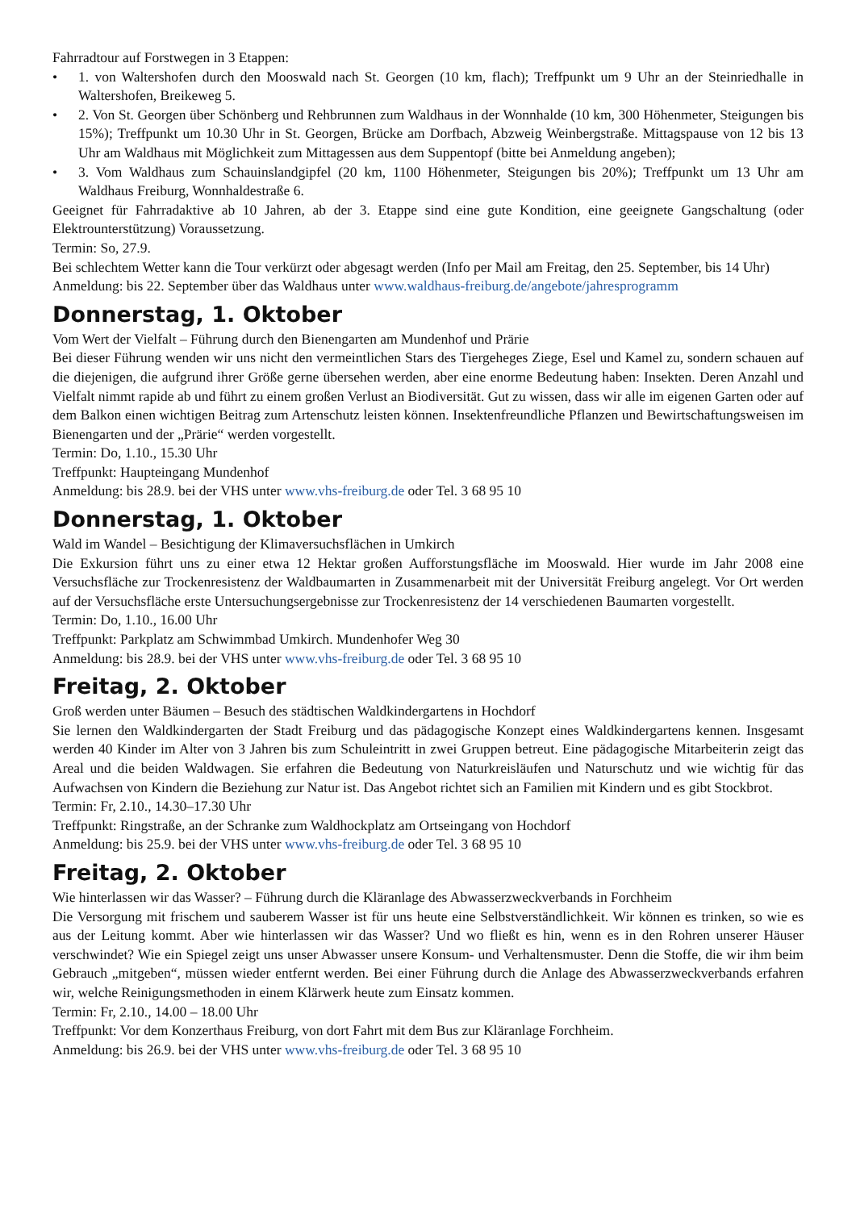Fahrradtour auf Forstwegen in 3 Etappen:
• 1. von Waltershofen durch den Mooswald nach St. Georgen (10 km, flach); Treffpunkt um 9 Uhr an der Steinried­halle in Waltershofen, Breikeweg 5.
• 2. Von St. Georgen über Schönberg und Rehbrunnen zum Waldhaus in der Wonnhalde (10 km, 300 Höhenmeter, Steigungen bis 15%); Treffpunkt um 10.30 Uhr in St. Georgen, Brücke am Dorfbach, Abzweig Weinbergstraße. Mittagspause von 12 bis 13 Uhr am Waldhaus mit Möglichkeit zum Mittagessen aus dem Suppentopf (bitte bei Anmeldung angeben);
• 3. Vom Waldhaus zum Schauinslandgipfel (20 km, 1100 Höhenmeter, Steigungen bis 20%); Treffpunkt um 13 Uhr am Waldhaus Freiburg, Wonnhaldestraße 6.
Geeignet für Fahrradaktive ab 10 Jahren, ab der 3. Etappe sind eine gute Kondition, eine geeignete Gangschaltung (oder Elektrounterstützung) Voraussetzung.
Termin: So, 27.9.
Bei schlechtem Wetter kann die Tour verkürzt oder abgesagt werden (Info per Mail am Freitag, den 25. September, bis 14 Uhr)
Anmeldung: bis 22. September über das Waldhaus unter www.waldhaus-freiburg.de/angebote/jahresprogramm
Donnerstag, 1. Oktober
Vom Wert der Vielfalt – Führung durch den Bienengarten am Mundenhof und Prärie
Bei dieser Führung wenden wir uns nicht den vermeintlichen Stars des Tiergeheges Ziege, Esel und Kamel zu, sondern schauen auf die diejenigen, die aufgrund ihrer Größe gerne übersehen werden, aber eine enorme Bedeutung haben: Insekten. Deren Anzahl und Vielfalt nimmt rapide ab und führt zu einem großen Verlust an Biodiversität. Gut zu wissen, dass wir alle im eigenen Garten oder auf dem Balkon einen wichtigen Beitrag zum Artenschutz leisten können. Insektenfreundliche Pflanzen und Bewirtschaftungsweisen im Bienengarten und der „Prärie“ werden vorgestellt.
Termin: Do, 1.10., 15.30 Uhr
Treffpunkt: Haupteingang Mundenhof
Anmeldung: bis 28.9. bei der VHS unter www.vhs-freiburg.de oder Tel. 3 68 95 10
Donnerstag, 1. Oktober
Wald im Wandel – Besichtigung der Klimaversuchsflächen in Umkirch
Die Exkursion führt uns zu einer etwa 12 Hektar großen Aufforstungsfläche im Mooswald. Hier wurde im Jahr 2008 eine Versuchsfläche zur Trockenresistenz der Waldbaumarten in Zusammenarbeit mit der Universität Freiburg angelegt. Vor Ort werden auf der Versuchsfläche erste Untersuchungsergebnisse zur Trockenresistenz der 14 verschiedenen Baumarten vorgestellt.
Termin: Do, 1.10., 16.00 Uhr
Treffpunkt: Parkplatz am Schwimmbad Umkirch. Mundenhofer Weg 30
Anmeldung: bis 28.9. bei der VHS unter www.vhs-freiburg.de oder Tel. 3 68 95 10
Freitag, 2. Oktober
Groß werden unter Bäumen – Besuch des städtischen Waldkindergartens in Hochdorf
Sie lernen den Waldkindergarten der Stadt Freiburg und das pädagogische Konzept eines Waldkindergartens kennen. Insgesamt werden 40 Kinder im Alter von 3 Jahren bis zum Schuleintritt in zwei Gruppen betreut. Eine pädagogische Mitarbeiterin zeigt das Areal und die beiden Waldwagen. Sie erfahren die Bedeutung von Naturkreisläufen und Naturschutz und wie wichtig für das Aufwachsen von Kindern die Beziehung zur Natur ist. Das Angebot richtet sich an Familien mit Kindern und es gibt Stockbrot.
Termin: Fr, 2.10., 14.30–17.30 Uhr
Treffpunkt: Ringstraße, an der Schranke zum Waldhockplatz am Ortseingang von Hochdorf
Anmeldung: bis 25.9. bei der VHS unter www.vhs-freiburg.de oder Tel. 3 68 95 10
Freitag, 2. Oktober
Wie hinterlassen wir das Wasser? – Führung durch die Kläranlage des Abwasserzweckverbands in Forchheim
Die Versorgung mit frischem und sauberem Wasser ist für uns heute eine Selbstverständlichkeit. Wir können es trinken, so wie es aus der Leitung kommt. Aber wie hinterlassen wir das Wasser? Und wo fließt es hin, wenn es in den Rohren unserer Häuser verschwindet? Wie ein Spiegel zeigt uns unser Abwasser unsere Konsum- und Verhaltensmuster. Denn die Stoffe, die wir ihm beim Gebrauch „mitgeben“, müssen wieder entfernt werden. Bei einer Führung durch die Anlage des Abwasserzweckverbands erfahren wir, welche Reinigungsmethoden in einem Klärwerk heute zum Einsatz kommen.
Termin: Fr, 2.10., 14.00 – 18.00 Uhr
Treffpunkt: Vor dem Konzerthaus Freiburg, von dort Fahrt mit dem Bus zur Kläranlage Forchheim.
Anmeldung: bis 26.9. bei der VHS unter www.vhs-freiburg.de oder Tel. 3 68 95 10